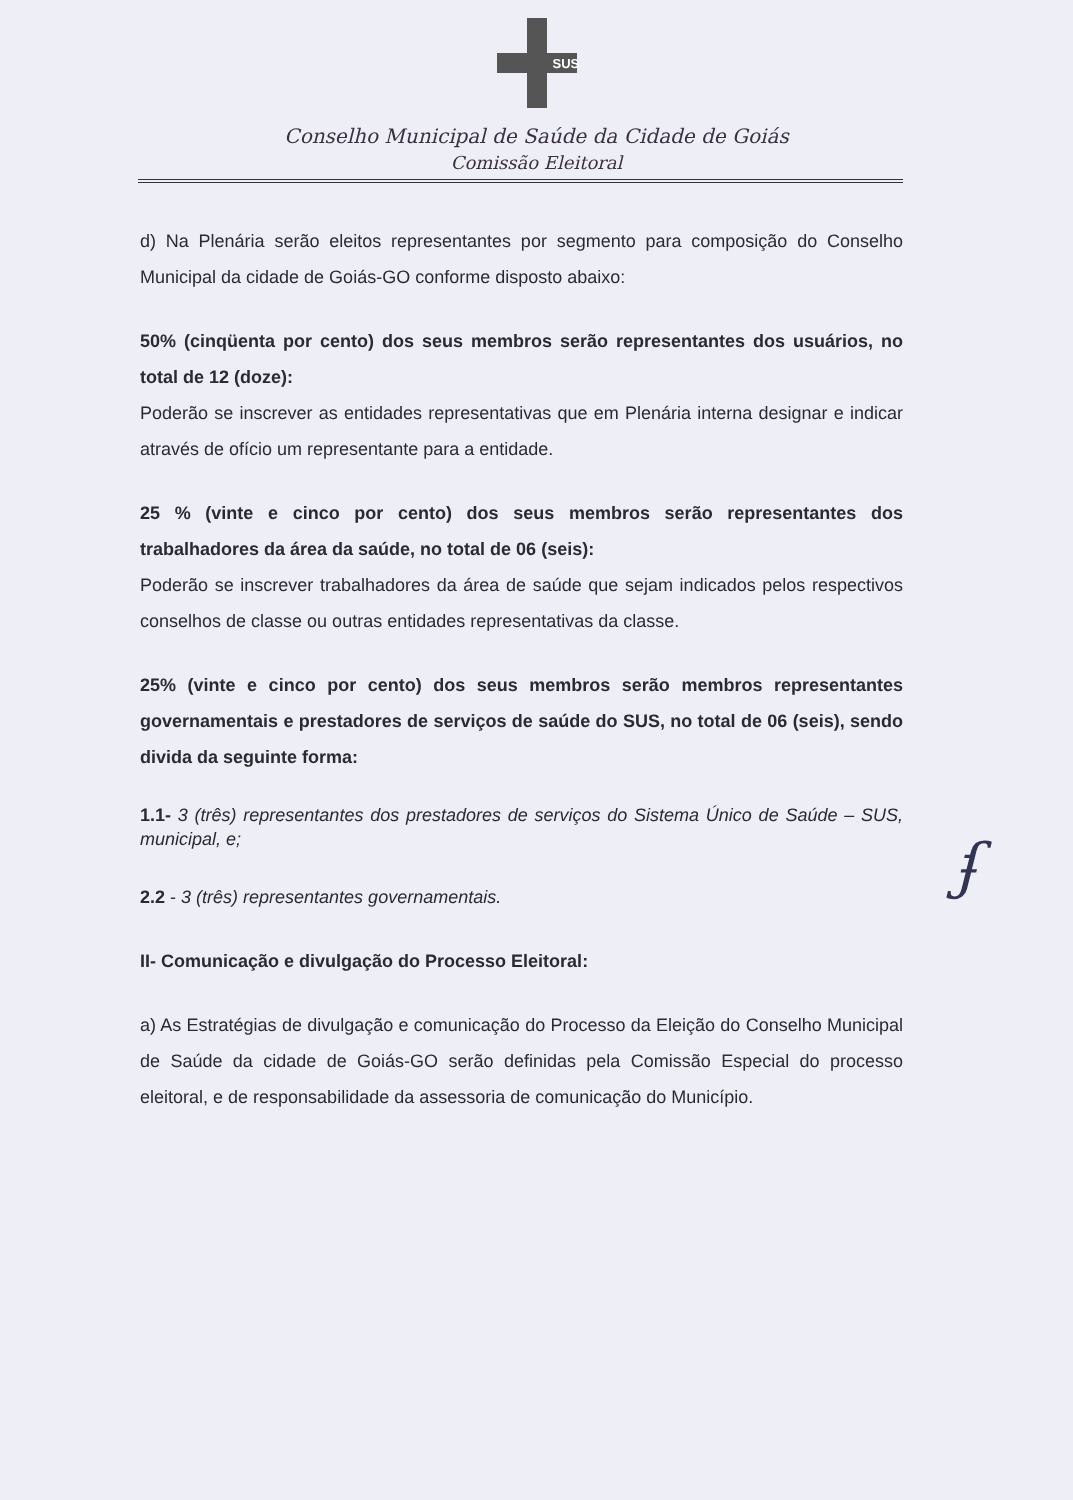SUS
Conselho Municipal de Saúde da Cidade de Goiás
Comissão Eleitoral
d) Na Plenária serão eleitos representantes por segmento para composição do Conselho Municipal da cidade de Goiás-GO conforme disposto abaixo:
50% (cinqüenta por cento) dos seus membros serão representantes dos usuários, no total de 12 (doze):
Poderão se inscrever as entidades representativas que em Plenária interna designar e indicar através de ofício um representante para a entidade.
25 % (vinte e cinco por cento) dos seus membros serão representantes dos trabalhadores da área da saúde, no total de 06 (seis):
Poderão se inscrever trabalhadores da área de saúde que sejam indicados pelos respectivos conselhos de classe ou outras entidades representativas da classe.
25% (vinte e cinco por cento) dos seus membros serão membros representantes governamentais e prestadores de serviços de saúde do SUS, no total de 06 (seis), sendo divida da seguinte forma:
1.1- 3 (três) representantes dos prestadores de serviços do Sistema Único de Saúde – SUS, municipal, e;
2.2 - 3 (três) representantes governamentais.
II- Comunicação e divulgação do Processo Eleitoral:
a) As Estratégias de divulgação e comunicação do Processo da Eleição do Conselho Municipal de Saúde da cidade de Goiás-GO serão definidas pela Comissão Especial do processo eleitoral, e de responsabilidade da assessoria de comunicação do Município.
ʄ